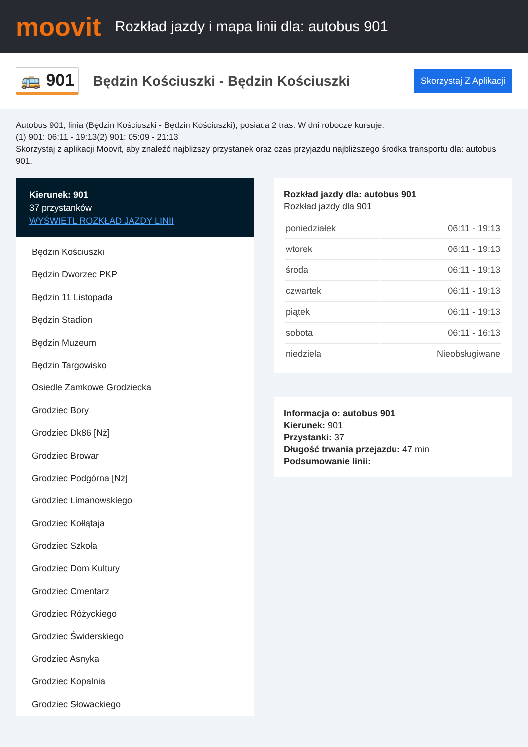moovit
Rozkład jazdy i mapa linii dla: autobus 901
🚌 901
Będzin Kościuszki - Będzin Kościuszki
Skorzystaj Z Aplikacji
Autobus 901, linia (Będzin Kościuszki - Będzin Kościuszki), posiada 2 tras. W dni robocze kursuje:
(1) 901: 06:11 - 19:13(2) 901: 05:09 - 21:13
Skorzystaj z aplikacji Moovit, aby znaleźć najbliższy przystanek oraz czas przyjazdu najbliższego środka transportu dla: autobus 901.
Kierunek: 901
37 przystanków
WYŚWIETL ROZKŁAD JAZDY LINII
Będzin Kościuszki
Będzin Dworzec PKP
Będzin 11 Listopada
Będzin Stadion
Będzin Muzeum
Będzin Targowisko
Osiedle Zamkowe Grodziecka
Grodziec Bory
Grodziec Dk86 [Nż]
Grodziec Browar
Grodziec Podgórna [Nż]
Grodziec Limanowskiego
Grodziec Kołłątaja
Grodziec Szkoła
Grodziec Dom Kultury
Grodziec Cmentarz
Grodziec Różyckiego
Grodziec Świderskiego
Grodziec Asnyka
Grodziec Kopalnia
Grodziec Słowackiego
Rozkład jazdy dla: autobus 901
Rozkład jazdy dla 901
| poniedziałek | 06:11 - 19:13 |
| wtorek | 06:11 - 19:13 |
| środa | 06:11 - 19:13 |
| czwartek | 06:11 - 19:13 |
| piątek | 06:11 - 19:13 |
| sobota | 06:11 - 16:13 |
| niedziela | Nieobsługiwane |
Informacja o: autobus 901
Kierunek: 901
Przystanki: 37
Długość trwania przejazdu: 47 min
Podsumowanie linii: